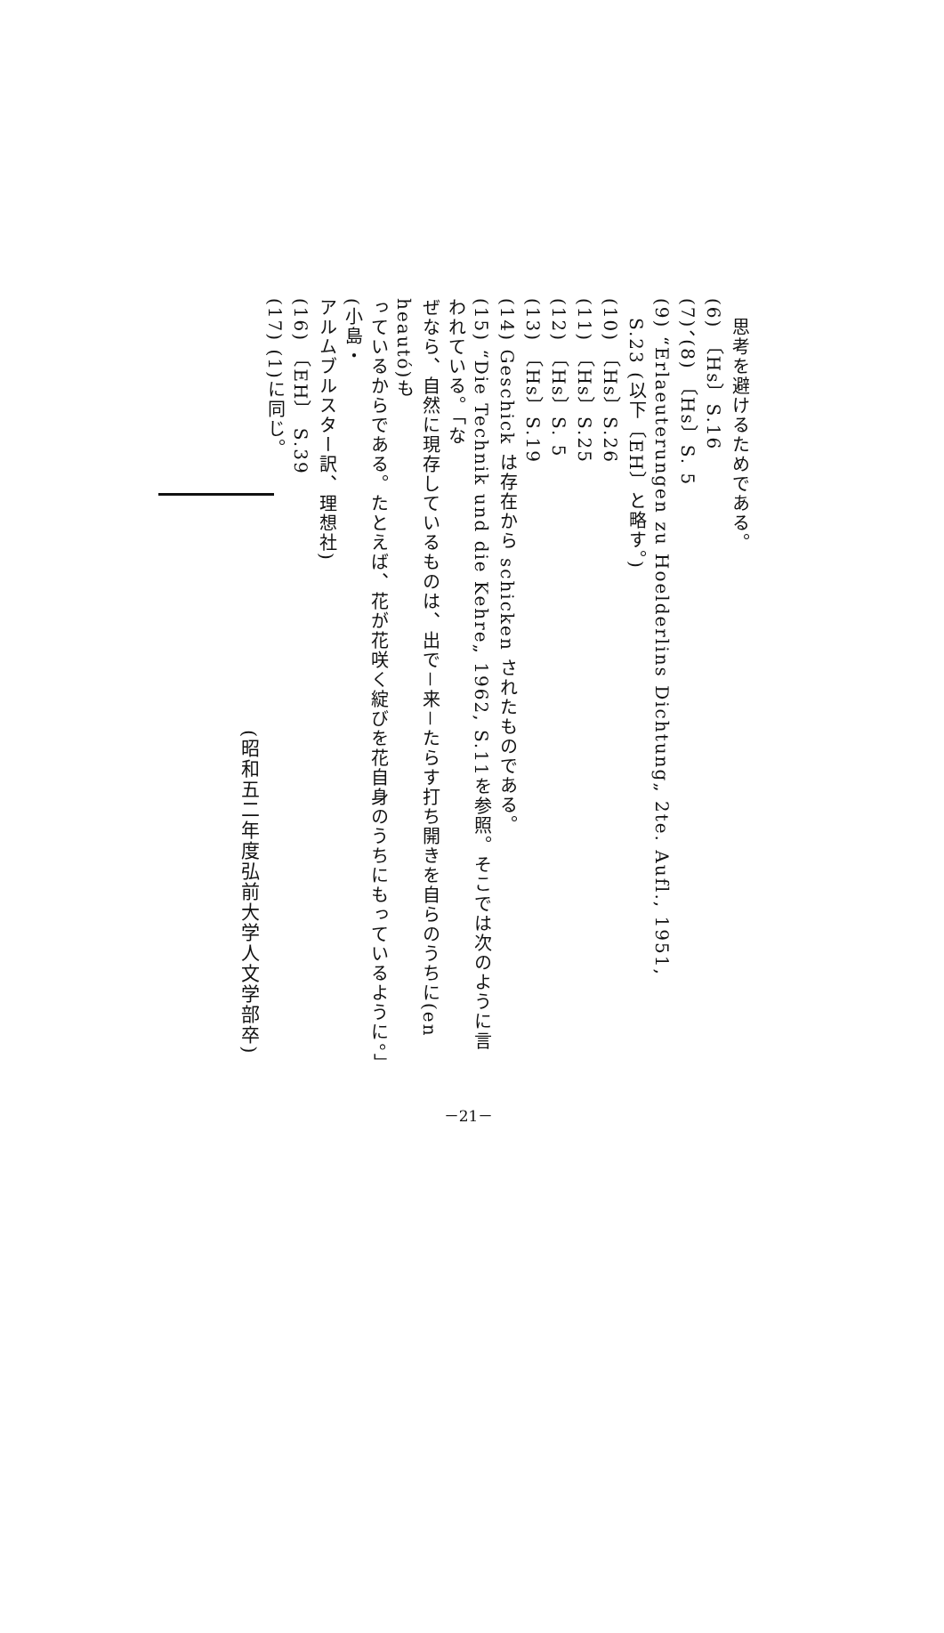思考を避けるためである。
(6) 〔Hs〕S.16
(7)、(8) 〔Hs〕S. 5
(9) “Erlaeuterungen zu Hoelderlins Dichtung„ 2te. Aufl., 1951,
S.23 (以下〔EH〕と略す。)
(10) 〔Hs〕S.26
(11) 〔Hs〕S.25
(12) 〔Hs〕S. 5
(13) 〔Hs〕S.19
(14) Geschick は存在から schicken されたものである。
(15) “Die Technik und die Kehre„ 1962, S.11を参照。そこでは次のように言われている。「な
ぜなら、自然に現存しているものは、出で－来－たらす打ち開きを自らのうちに(en heautó)も
っているからである。たとえば、花が花咲く綻びを花自身のうちにもっているように。」(小島・
アルムブルスター訳、理想社)
(16) 〔EH〕 S.39
(17) (1)に同じ。
(昭和五二年度弘前大学人文学部卒)
－21－